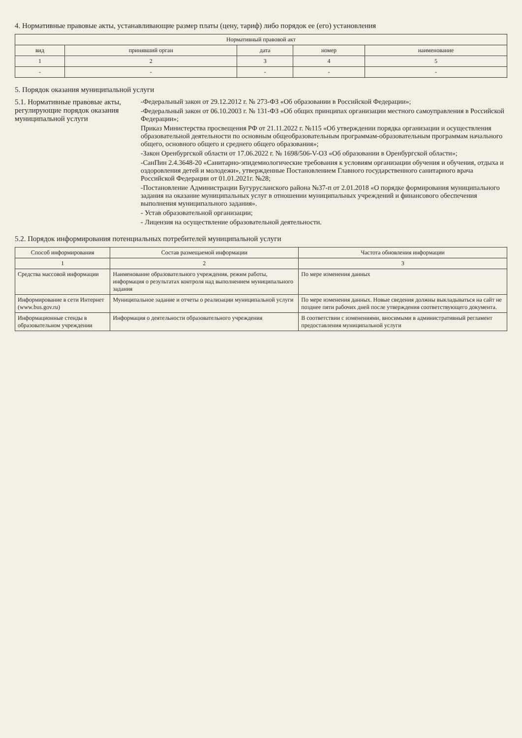4. Нормативные правовые акты, устанавливающие размер платы (цену, тариф) либо порядок ее (его) установления
| Нормативный правовой акт | | | | |
| --- | --- | --- | --- | --- |
| вид | принявший орган | дата | номер | наименование |
| 1 | 2 | 3 | 4 | 5 |
| - | - | - | - | - |
5. Порядок оказания муниципальной услуги
5.1. Нормативные правовые акты, регулирующие порядок оказания муниципальной услуги
-Федеральный закон от 29.12.2012 г. № 273-ФЗ «Об образовании в Российской Федерации»;
-Федеральный закон от 06.10.2003 г. № 131-ФЗ «Об общих принципах организации местного самоуправления в Российской Федерации»;
Приказ Министерства просвещения РФ от 21.11.2022 г. №115 «Об утверждении порядка организации и осуществления образовательной деятельности по основным общеобразовательным программам-образовательным программам начального общего, основного общего и среднего общего образования»;
-Закон Оренбургской области от 17.06.2022 г. № 1698/506-V-ОЗ «Об образовании в Оренбургской области»;
-СанПин 2.4.3648-20 «Санитарно-эпидемиологические требования к условиям организации обучения и обучения, отдыха и оздоровления детей и молодежи», утвержденные Постановлением Главного государственного санитарного врача Российской Федерации от 01.01.2021г. №28;
-Постановление Администрации Бугурусланского района №37-п от 2.01.2018 «О порядке формирования муниципального задания на оказание муниципальных услуг в отношении муниципальных учреждений и финансового обеспечения выполнения муниципального задания».
- Устав образовательной организации;
- Лицензия на осуществление образовательной деятельности.
5.2. Порядок информирования потенциальных потребителей муниципальной услуги
| Способ информирования | Состав размещаемой информации | Частота обновления информации |
| --- | --- | --- |
| 1 | 2 | 3 |
| Средства массовой информации | Наименование образовательного учреждения, режим работы, информация о результатах контроля над выполнением муниципального задания | По мере изменения данных |
| Информирование в сети Интернет (www.bus.gov.ru) | Муниципальное задание и отчеты о реализации муниципальной услуги | По мере изменения данных. Новые сведения должны выкладываться на сайт не позднее пяти рабочих дней после утверждения соответствующего документа. |
| Информационные стенды в образовательном учреждении | Информация о деятельности образовательного учреждения | В соответствии с изменениями, вносимыми в административный регламент предоставления муниципальной услуги |